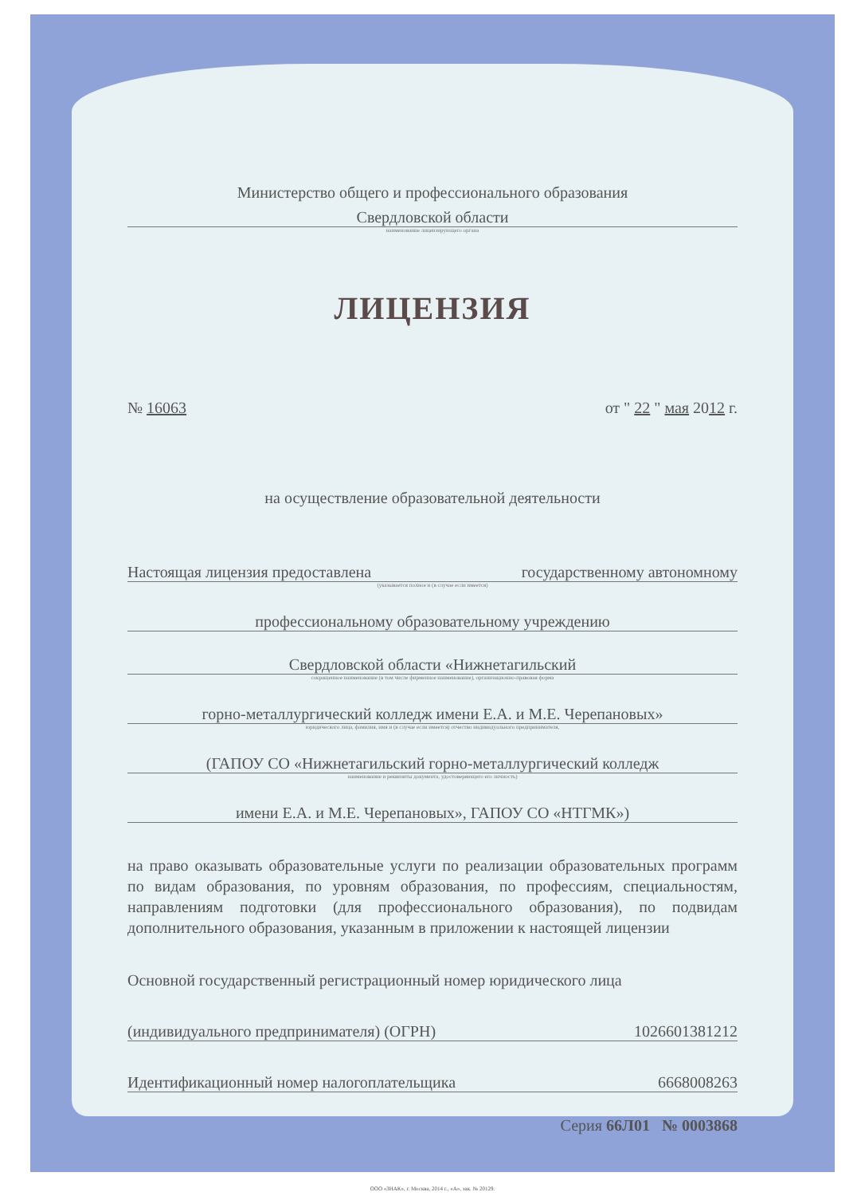Министерство общего и профессионального образования
Свердловской области
наименование лицензирующего органа
ЛИЦЕНЗИЯ
№ 16063 от " 22 " мая 2012 г.
на осуществление образовательной деятельности
Настоящая лицензия предоставлена государственному автономному
(указывается полное и (в случае если имеется)
профессиональному образовательному учреждению
Свердловской области «Нижнетагильский
сокращенное наименование (в том числе фирменное наименование), организационно-правовая форма
горно-металлургический колледж имени Е.А. и М.Е. Черепановых»
юридического лица, фамилия, имя и (в случае если имеется) отчество индивидуального предпринимателя,
(ГАПОУ СО «Нижнетагильский горно-металлургический колледж
наименование и реквизиты документа, удостоверяющего его личность)
имени Е.А. и М.Е. Черепановых», ГАПОУ СО «НТГМК»)
на право оказывать образовательные услуги по реализации образовательных программ по видам образования, по уровням образования, по профессиям, специальностям, направлениям подготовки (для профессионального образования), по подвидам дополнительного образования, указанным в приложении к настоящей лицензии
Основной государственный регистрационный номер юридического лица
(индивидуального предпринимателя) (ОГРН) 1026601381212
Идентификационный номер налогоплательщика 6668008263
Серия 66Л01 № 0003868
ООО «ЗНАК», г. Москва, 2014 г., «А», зак. № 20129.